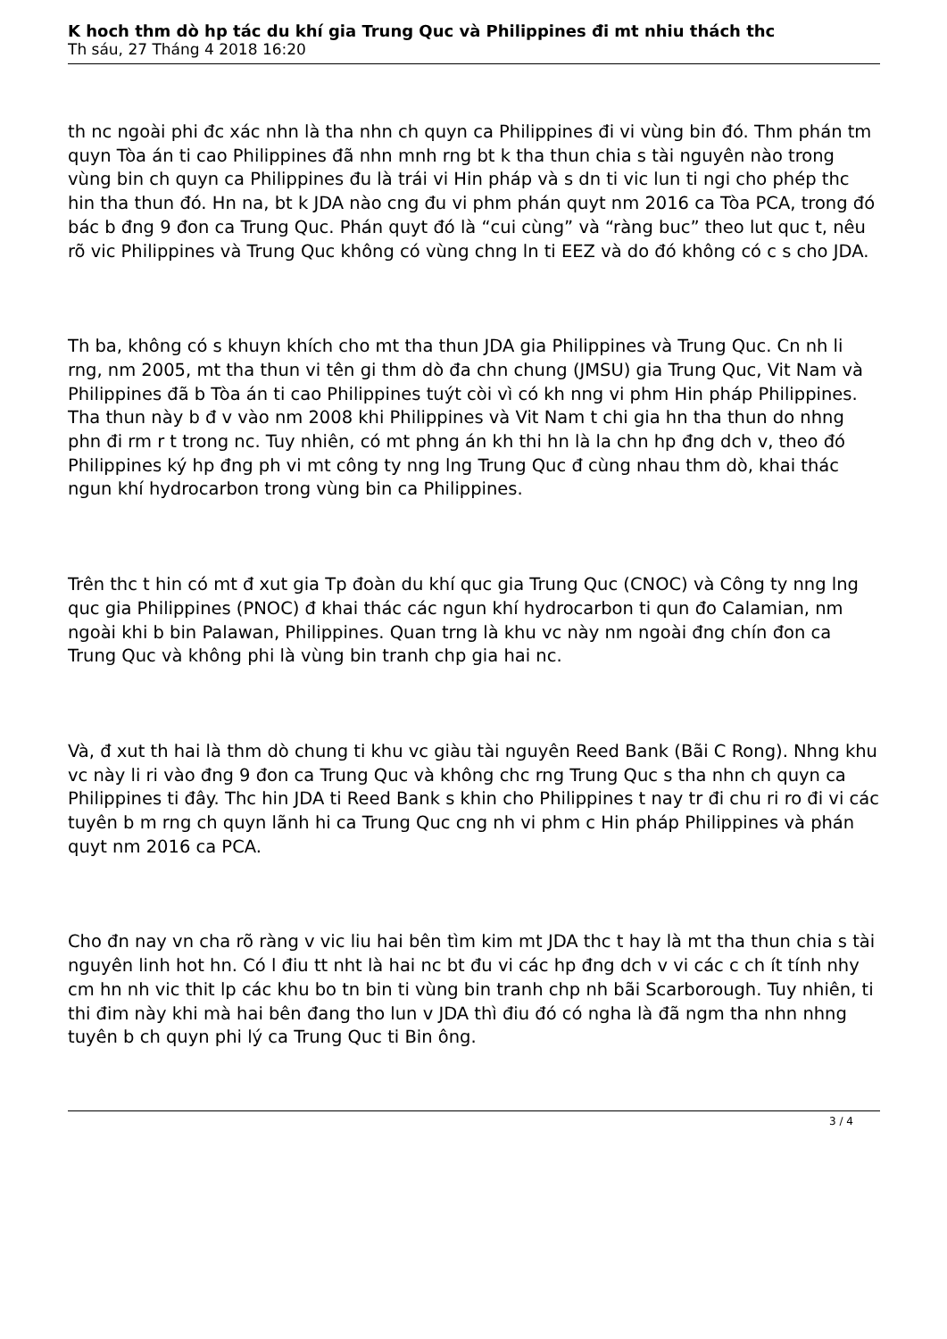K hoch thm dò hp tác du khí gia Trung Quc và Philippines đi mt nhiu thách thc
Th sáu, 27 Tháng 4 2018 16:20
th nc ngoài phi đc xác nhn là tha nhn ch quyn ca Philippines đi vi vùng bin đó. Thm phán tm quyn Tòa án ti cao Philippines đã nhn mnh rng bt k tha thun chia s tài nguyên nào trong vùng bin ch quyn ca Philippines đu là trái vi Hin pháp và s dn ti vic lun ti ngi cho phép thc hin tha thun đó. Hn na, bt k JDA nào cng đu vi phm phán quyt nm 2016 ca Tòa PCA, trong đó bác b đng 9 đon ca Trung Quc. Phán quyt đó là “cui cùng” và “ràng buc” theo lut quc t, nêu rõ vic Philippines và Trung Quc không có vùng chng ln ti EEZ và do đó không có c s cho JDA.
Th ba, không có s khuyn khích cho mt tha thun JDA gia Philippines và Trung Quc. Cn nh li rng, nm 2005, mt tha thun vi tên gi thm dò đa chn chung (JMSU) gia Trung Quc, Vit Nam và Philippines đã b Tòa án ti cao Philippines tuýt còi vì có kh nng vi phm Hin pháp Philippines. Tha thun này b đ v vào nm 2008 khi Philippines và Vit Nam t chi gia hn tha thun do nhng phn đi rm r t trong nc. Tuy nhiên, có mt phng án kh thi hn là la chn hp đng dch v, theo đó Philippines ký hp đng ph vi mt công ty nng lng Trung Quc đ cùng nhau thm dò, khai thác ngun khí hydrocarbon trong vùng bin ca Philippines.
Trên thc t hin có mt đ xut gia Tp đoàn du khí quc gia Trung Quc (CNOC) và Công ty nng lng quc gia Philippines (PNOC) đ khai thác các ngun khí hydrocarbon ti qun đo Calamian, nm ngoài khi b bin Palawan, Philippines. Quan trng là khu vc này nm ngoài đng chín đon ca Trung Quc và không phi là vùng bin tranh chp gia hai nc.
Và, đ xut th hai là thm dò chung ti khu vc giàu tài nguyên Reed Bank (Bãi C Rong). Nhng khu vc này li ri vào đng 9 đon ca Trung Quc và không chc rng Trung Quc s tha nhn ch quyn ca Philippines ti đây. Thc hin JDA ti Reed Bank s khin cho Philippines t nay tr đi chu ri ro đi vi các tuyên b m rng ch quyn lãnh hi ca Trung Quc cng nh vi phm c Hin pháp Philippines và phán quyt nm 2016 ca PCA.
Cho đn nay vn cha rõ ràng v vic liu hai bên tìm kim mt JDA thc t hay là mt tha thun chia s tài nguyên linh hot hn. Có l điu tt nht là hai nc bt đu vi các hp đng dch v vi các c ch ít tính nhy cm hn nh vic thit lp các khu bo tn bin ti vùng bin tranh chp nh bãi Scarborough. Tuy nhiên, ti thi đim này khi mà hai bên đang tho lun v JDA thì điu đó có ngha là đã ngm tha nhn nhng tuyên b ch quyn phi lý ca Trung Quc ti Bin ông.
3 / 4